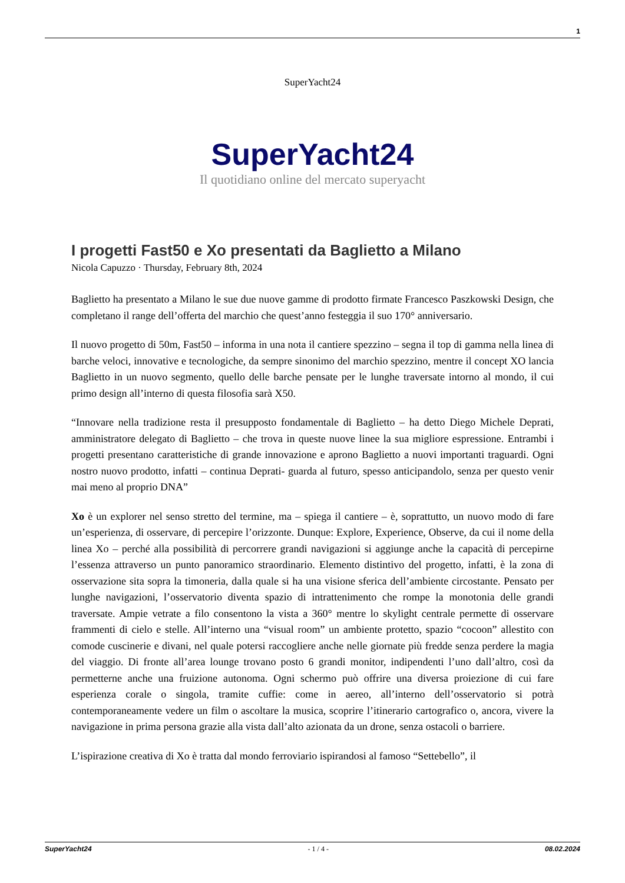1
SuperYacht24
SuperYacht24
Il quotidiano online del mercato superyacht
I progetti Fast50 e Xo presentati da Baglietto a Milano
Nicola Capuzzo · Thursday, February 8th, 2024
Baglietto ha presentato a Milano le sue due nuove gamme di prodotto firmate Francesco Paszkowski Design, che completano il range dell’offerta del marchio che quest’anno festeggia il suo 170° anniversario.
Il nuovo progetto di 50m, Fast50 – informa in una nota il cantiere spezzino – segna il top di gamma nella linea di barche veloci, innovative e tecnologiche, da sempre sinonimo del marchio spezzino, mentre il concept XO lancia Baglietto in un nuovo segmento, quello delle barche pensate per le lunghe traversate intorno al mondo, il cui primo design all’interno di questa filosofia sarà X50.
“Innovare nella tradizione resta il presupposto fondamentale di Baglietto – ha detto Diego Michele Deprati, amministratore delegato di Baglietto – che trova in queste nuove linee la sua migliore espressione. Entrambi i progetti presentano caratteristiche di grande innovazione e aprono Baglietto a nuovi importanti traguardi. Ogni nostro nuovo prodotto, infatti – continua Deprati- guarda al futuro, spesso anticipandolo, senza per questo venir mai meno al proprio DNA”
Xo è un explorer nel senso stretto del termine, ma – spiega il cantiere – è, soprattutto, un nuovo modo di fare un’esperienza, di osservare, di percepire l’orizzonte. Dunque: Explore, Experience, Observe, da cui il nome della linea Xo – perché alla possibilità di percorrere grandi navigazioni si aggiunge anche la capacità di percepirne l’essenza attraverso un punto panoramico straordinario. Elemento distintivo del progetto, infatti, è la zona di osservazione sita sopra la timoneria, dalla quale si ha una visione sferica dell’ambiente circostante. Pensato per lunghe navigazioni, l’osservatorio diventa spazio di intrattenimento che rompe la monotonia delle grandi traversate. Ampie vetrate a filo consentono la vista a 360° mentre lo skylight centrale permette di osservare frammenti di cielo e stelle. All’interno una “visual room” un ambiente protetto, spazio “cocoon” allestito con comode cuscinerie e divani, nel quale potersi raccogliere anche nelle giornate più fredde senza perdere la magia del viaggio. Di fronte all’area lounge trovano posto 6 grandi monitor, indipendenti l’uno dall’altro, così da permetterne anche una fruizione autonoma. Ogni schermo può offrire una diversa proiezione di cui fare esperienza corale o singola, tramite cuffie: come in aereo, all’interno dell’osservatorio si potrà contemporaneamente vedere un film o ascoltare la musica, scoprire l’itinerario cartografico o, ancora, vivere la navigazione in prima persona grazie alla vista dall’alto azionata da un drone, senza ostacoli o barriere.
L’ispirazione creativa di Xo è tratta dal mondo ferroviario ispirandosi al famoso “Settebello”, il
SuperYacht24 - 1 / 4 - 08.02.2024